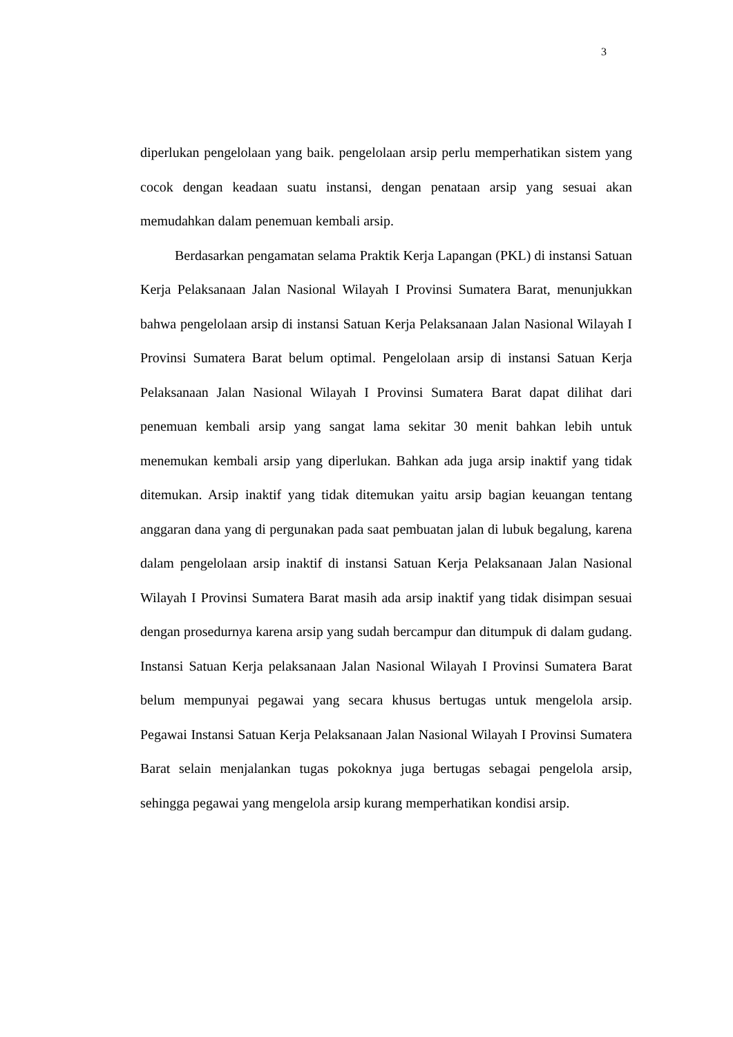3
diperlukan pengelolaan yang baik. pengelolaan arsip perlu memperhatikan sistem yang cocok dengan keadaan suatu instansi, dengan penataan arsip yang sesuai akan memudahkan dalam penemuan kembali arsip.
Berdasarkan pengamatan selama Praktik Kerja Lapangan (PKL) di instansi Satuan Kerja Pelaksanaan Jalan Nasional Wilayah I Provinsi Sumatera Barat, menunjukkan bahwa pengelolaan arsip di instansi Satuan Kerja Pelaksanaan Jalan Nasional Wilayah I Provinsi Sumatera Barat belum optimal. Pengelolaan arsip di instansi Satuan Kerja Pelaksanaan Jalan Nasional Wilayah I Provinsi Sumatera Barat dapat dilihat dari penemuan kembali arsip yang sangat lama sekitar 30 menit bahkan lebih untuk menemukan kembali arsip yang diperlukan. Bahkan ada juga arsip inaktif yang tidak ditemukan. Arsip inaktif yang tidak ditemukan yaitu arsip bagian keuangan tentang anggaran dana yang di pergunakan pada saat pembuatan jalan di lubuk begalung, karena dalam pengelolaan arsip inaktif di instansi Satuan Kerja Pelaksanaan Jalan Nasional Wilayah I Provinsi Sumatera Barat masih ada arsip inaktif yang tidak disimpan sesuai dengan prosedurnya karena arsip yang sudah bercampur dan ditumpuk di dalam gudang. Instansi Satuan Kerja pelaksanaan Jalan Nasional Wilayah I Provinsi Sumatera Barat belum mempunyai pegawai yang secara khusus bertugas untuk mengelola arsip. Pegawai Instansi Satuan Kerja Pelaksanaan Jalan Nasional Wilayah I Provinsi Sumatera Barat selain menjalankan tugas pokoknya juga bertugas sebagai pengelola arsip, sehingga pegawai yang mengelola arsip kurang memperhatikan kondisi arsip.